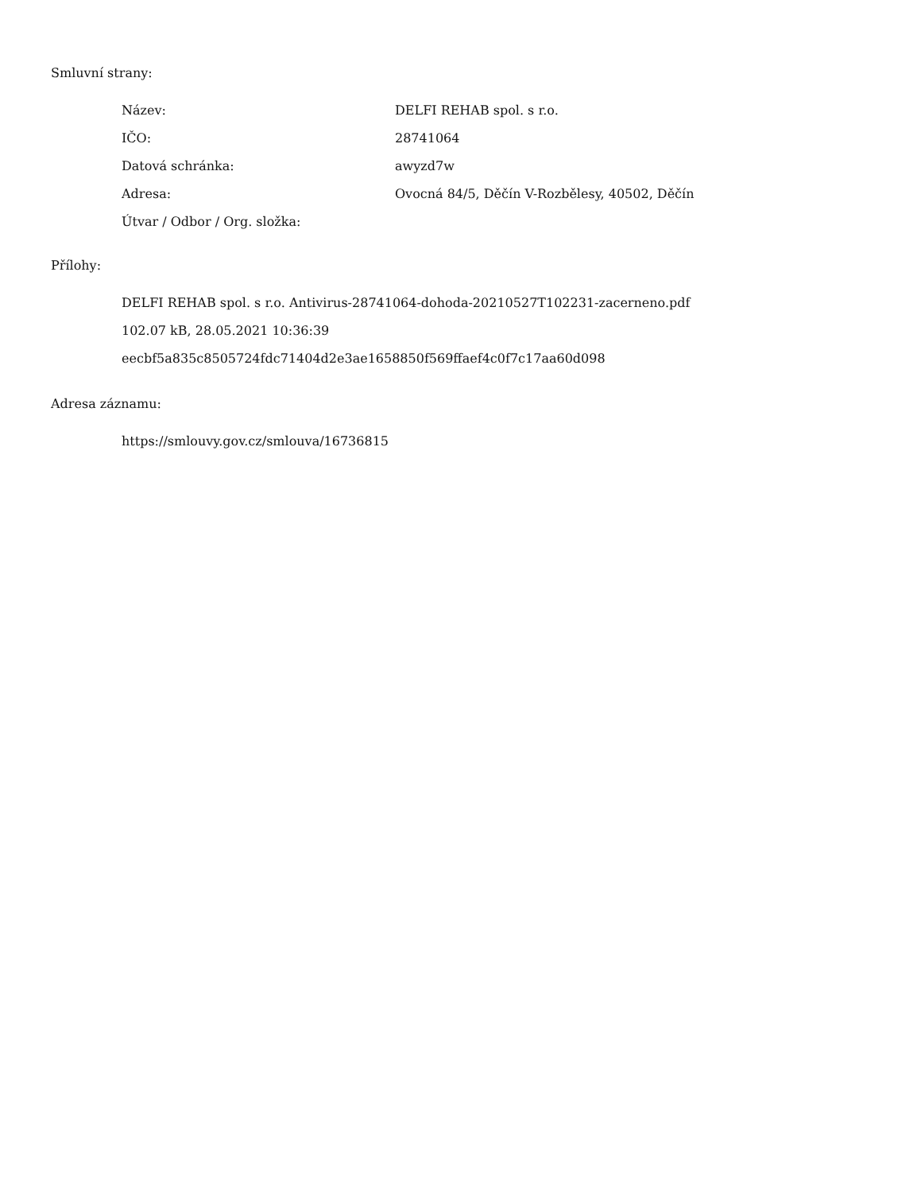Smluvní strany:
| Název: | DELFI REHAB spol. s r.o. |
| IČO: | 28741064 |
| Datová schránka: | awyzd7w |
| Adresa: | Ovocná 84/5, Děčín V-Rozbělesy, 40502, Děčín |
| Útvar / Odbor / Org. složka: | |
Přílohy:
DELFI REHAB spol. s r.o. Antivirus-28741064-dohoda-20210527T102231-zacerneno.pdf
102.07 kB, 28.05.2021 10:36:39
eecbf5a835c8505724fdc71404d2e3ae1658850f569ffaef4c0f7c17aa60d098
Adresa záznamu:
https://smlouvy.gov.cz/smlouva/16736815